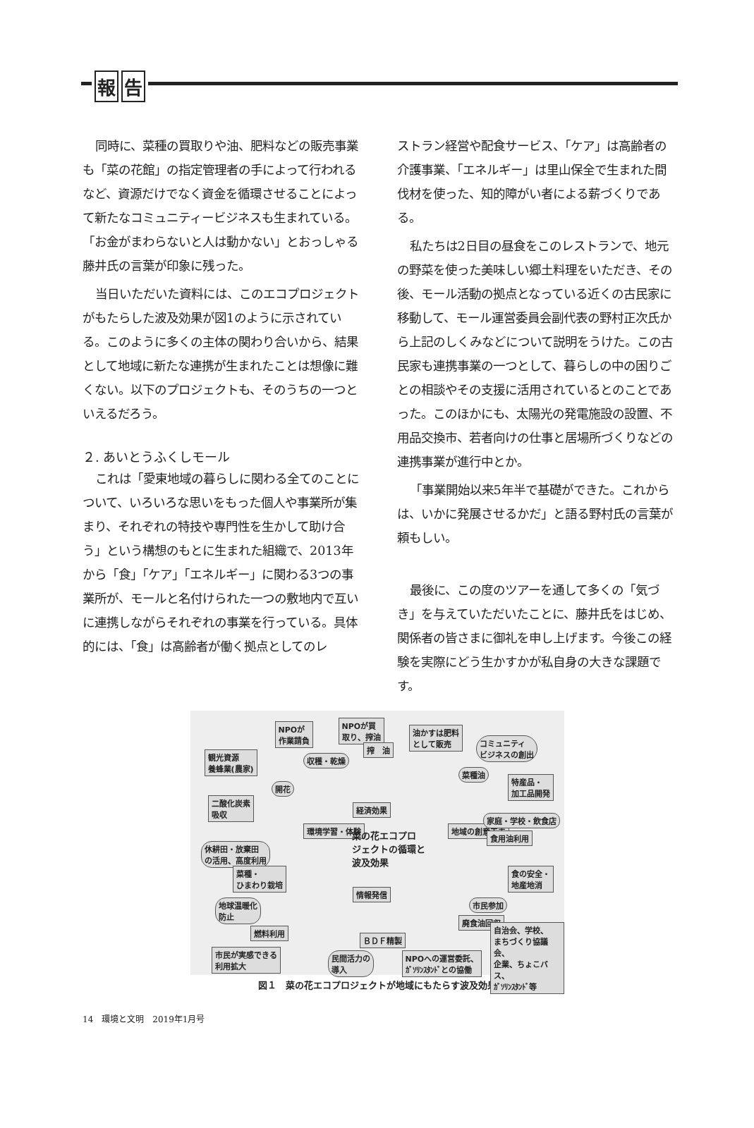報 告
同時に、菜種の買取りや油、肥料などの販売事業も「菜の花館」の指定管理者の手によって行われるなど、資源だけでなく資金を循環させることによって新たなコミュニティービジネスも生まれている。「お金がまわらないと人は動かない」とおっしゃる藤井氏の言葉が印象に残った。
当日いただいた資料には、このエコプロジェクトがもたらした波及効果が図1のように示されている。このように多くの主体の関わり合いから、結果として地域に新たな連携が生まれたことは想像に難くない。以下のプロジェクトも、そのうちの一つといえるだろう。
２. あいとうふくしモール
これは「愛東地域の暮らしに関わる全てのことについて、いろいろな思いをもった個人や事業所が集まり、それぞれの特技や専門性を生かして助け合う」という構想のもとに生まれた組織で、2013年から「食」「ケア」「エネルギー」に関わる3つの事業所が、モールと名付けられた一つの敷地内で互いに連携しながらそれぞれの事業を行っている。具体的には、「食」は高齢者が働く拠点としてのレ
ストラン経営や配食サービス、「ケア」は高齢者の介護事業、「エネルギー」は里山保全で生まれた間伐材を使った、知的障がい者による薪づくりである。
私たちは2日目の昼食をこのレストランで、地元の野菜を使った美味しい郷土料理をいただき、その後、モール活動の拠点となっている近くの古民家に移動して、モール運営委員会副代表の野村正次氏から上記のしくみなどについて説明をうけた。この古民家も連携事業の一つとして、暮らしの中の困りごとの相談やその支援に活用されているとのことであった。このほかにも、太陽光の発電施設の設置、不用品交換市、若者向けの仕事と居場所づくりなどの連携事業が進行中とか。
「事業開始以来5年半で基礎ができた。これからは、いかに発展させるかだ」と語る野村氏の言葉が頼もしい。
最後に、この度のツアーを通して多くの「気づき」を与えていただいたことに、藤井氏をはじめ、関係者の皆さまに御礼を申し上げます。今後この経験を実際にどう生かすかが私自身の大きな課題です。
NPOが
作業請負
NPOが買
取り、搾油
油かすは肥料
として販売
コミュニティ
ビジネスの創出
観光資源
養蜂業(農家)
収穫・乾燥
搾　油
菜種油
特産品・
加工品開発
開花
二酸化炭素
吸収
経済効果
環境学習・体験
菜の花エコプロ
ジェクトの循環と
波及効果
地域の創意工夫
家庭・学校・飲食店
食用油利用
休耕田・放棄田
の活用、高度利用
菜種・
ひまわり栽培
食の安全・
地産地消
情報発信
市民参加
地球温暖化
防止
廃食油回収
燃料利用
自治会、学校、
まちづくり協議会、
企業、ちょこバス、
ｶﾞｿﾘﾝｽﾀﾝﾄﾞ等
ＢＤＦ精製
市民が実感できる
利用拡大
民間活力の
導入
NPOへの運営委託、
ｶﾞｿﾘﾝｽﾀﾝﾄﾞとの協働
図１　菜の花エコプロジェクトが地域にもたらす波及効果
14　環境と文明　2019年1月号